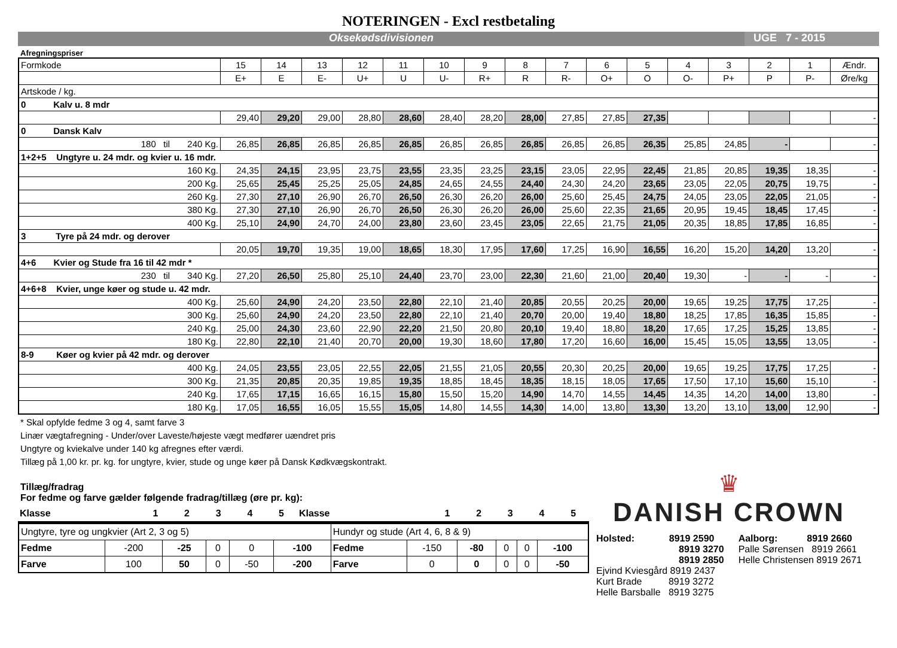NOTERINGEN - Excl restbetaling
Oksekødsdivisionen UGE 7 - 2015
Afregningspriser
| Formkode | 15 | 14 | 13 | 12 | 11 | 10 | 9 | 8 | 7 | 6 | 5 | 4 | 3 | 2 | 1 | Ændr. |
| | E+ | E | E- | U+ | U | U- | R+ | R | R- | O+ | O | O- | P+ | P | P- | Øre/kg |
| Artskode / kg. | | | | | | | | | | | | | | | | |
| 0 Kalv u. 8 mdr | | | | | | | | | | | | | | | | |
| | 29,40 | 29,20 | 29,00 | 28,80 | 28,60 | 28,40 | 28,20 | 28,00 | 27,85 | 27,85 | 27,35 | | | | | - |
| 0 Dansk Kalv | | | | | | | | | | | | | | | | |
| 180 til 240 Kg. | 26,85 | 26,85 | 26,85 | 26,85 | 26,85 | 26,85 | 26,85 | 26,85 | 26,85 | 26,85 | 26,35 | 25,85 | 24,85 | - | | - |
| 1+2+5 Ungtyre u. 24 mdr. og kvier u. 16 mdr. | | | | | | | | | | | | | | | | |
| 160 Kg. | 24,35 | 24,15 | 23,95 | 23,75 | 23,55 | 23,35 | 23,25 | 23,15 | 23,05 | 22,95 | 22,45 | 21,85 | 20,85 | 19,35 | 18,35 | - |
| 200 Kg. | 25,65 | 25,45 | 25,25 | 25,05 | 24,85 | 24,65 | 24,55 | 24,40 | 24,30 | 24,20 | 23,65 | 23,05 | 22,05 | 20,75 | 19,75 | - |
| 260 Kg. | 27,30 | 27,10 | 26,90 | 26,70 | 26,50 | 26,30 | 26,20 | 26,00 | 25,60 | 25,45 | 24,75 | 24,05 | 23,05 | 22,05 | 21,05 | - |
| 380 Kg. | 27,30 | 27,10 | 26,90 | 26,70 | 26,50 | 26,30 | 26,20 | 26,00 | 25,60 | 22,35 | 21,65 | 20,95 | 19,45 | 18,45 | 17,45 | - |
| 400 Kg. | 25,10 | 24,90 | 24,70 | 24,00 | 23,80 | 23,60 | 23,45 | 23,05 | 22,65 | 21,75 | 21,05 | 20,35 | 18,85 | 17,85 | 16,85 | - |
| 3 Tyre på 24 mdr. og derover | | | | | | | | | | | | | | | | |
| | 20,05 | 19,70 | 19,35 | 19,00 | 18,65 | 18,30 | 17,95 | 17,60 | 17,25 | 16,90 | 16,55 | 16,20 | 15,20 | 14,20 | 13,20 | - |
| 4+6 Kvier og Stude fra 16 til 42 mdr * | | | | | | | | | | | | | | | | |
| 230 til 340 Kg. | 27,20 | 26,50 | 25,80 | 25,10 | 24,40 | 23,70 | 23,00 | 22,30 | 21,60 | 21,00 | 20,40 | 19,30 | - | - | - | - |
| 4+6+8 Kvier, unge køer og stude u. 42 mdr. | | | | | | | | | | | | | | | | |
| 400 Kg. | 25,60 | 24,90 | 24,20 | 23,50 | 22,80 | 22,10 | 21,40 | 20,85 | 20,55 | 20,25 | 20,00 | 19,65 | 19,25 | 17,75 | 17,25 | - |
| 300 Kg. | 25,60 | 24,90 | 24,20 | 23,50 | 22,80 | 22,10 | 21,40 | 20,70 | 20,00 | 19,40 | 18,80 | 18,25 | 17,85 | 16,35 | 15,85 | - |
| 240 Kg. | 25,00 | 24,30 | 23,60 | 22,90 | 22,20 | 21,50 | 20,80 | 20,10 | 19,40 | 18,80 | 18,20 | 17,65 | 17,25 | 15,25 | 13,85 | - |
| 180 Kg. | 22,80 | 22,10 | 21,40 | 20,70 | 20,00 | 19,30 | 18,60 | 17,80 | 17,20 | 16,60 | 16,00 | 15,45 | 15,05 | 13,55 | 13,05 | - |
| 8-9 Køer og kvier på 42 mdr. og derover | | | | | | | | | | | | | | | | |
| 400 Kg. | 24,05 | 23,55 | 23,05 | 22,55 | 22,05 | 21,55 | 21,05 | 20,55 | 20,30 | 20,25 | 20,00 | 19,65 | 19,25 | 17,75 | 17,25 | - |
| 300 Kg. | 21,35 | 20,85 | 20,35 | 19,85 | 19,35 | 18,85 | 18,45 | 18,35 | 18,15 | 18,05 | 17,65 | 17,50 | 17,10 | 15,60 | 15,10 | - |
| 240 Kg. | 17,65 | 17,15 | 16,65 | 16,15 | 15,80 | 15,50 | 15,20 | 14,90 | 14,70 | 14,55 | 14,45 | 14,35 | 14,20 | 14,00 | 13,80 | - |
| 180 Kg. | 17,05 | 16,55 | 16,05 | 15,55 | 15,05 | 14,80 | 14,55 | 14,30 | 14,00 | 13,80 | 13,30 | 13,20 | 13,10 | 13,00 | 12,90 | - |
* Skal opfylde fedme 3 og 4, samt farve 3
Linær vægtafregning - Under/over Laveste/højeste vægt medfører uændret pris
Ungtyre og kviekalve under 140 kg afregnes efter værdi.
Tillæg på 1,00 kr. pr. kg. for ungtyre, kvier, stude og unge køer på Dansk Kødkvægskontrakt.
Tillæg/fradrag
For fedme og farve gælder følgende fradrag/tillæg (øre pr. kg):
| Klasse | 1 | 2 | 3 | 4 | 5 | Klasse | | 1 | 2 | 3 | 4 | 5 |
| Ungtyre, tyre og ungkvier (Art 2, 3 og 5) | | | | | | Hundyr og stude (Art 4, 6, 8 & 9) | | | | | |
| Fedme | -200 | -25 | 0 | 0 | -100 | Fedme | -150 | -80 | 0 | 0 | -100 |
| Farve | 100 | 50 | 0 | -50 | -200 | Farve | 0 | 0 | 0 | 0 | -50 |
♛
DANISH CROWN
Holsted: 8919 2590
8919 3270
8919 2850
Ejvind Kviesgård 8919 2437
Kurt Brade 8919 3272
Helle Barsballe 8919 3275
Aalborg: 8919 2660
Palle Sørensen 8919 2661
Helle Christensen 8919 2671